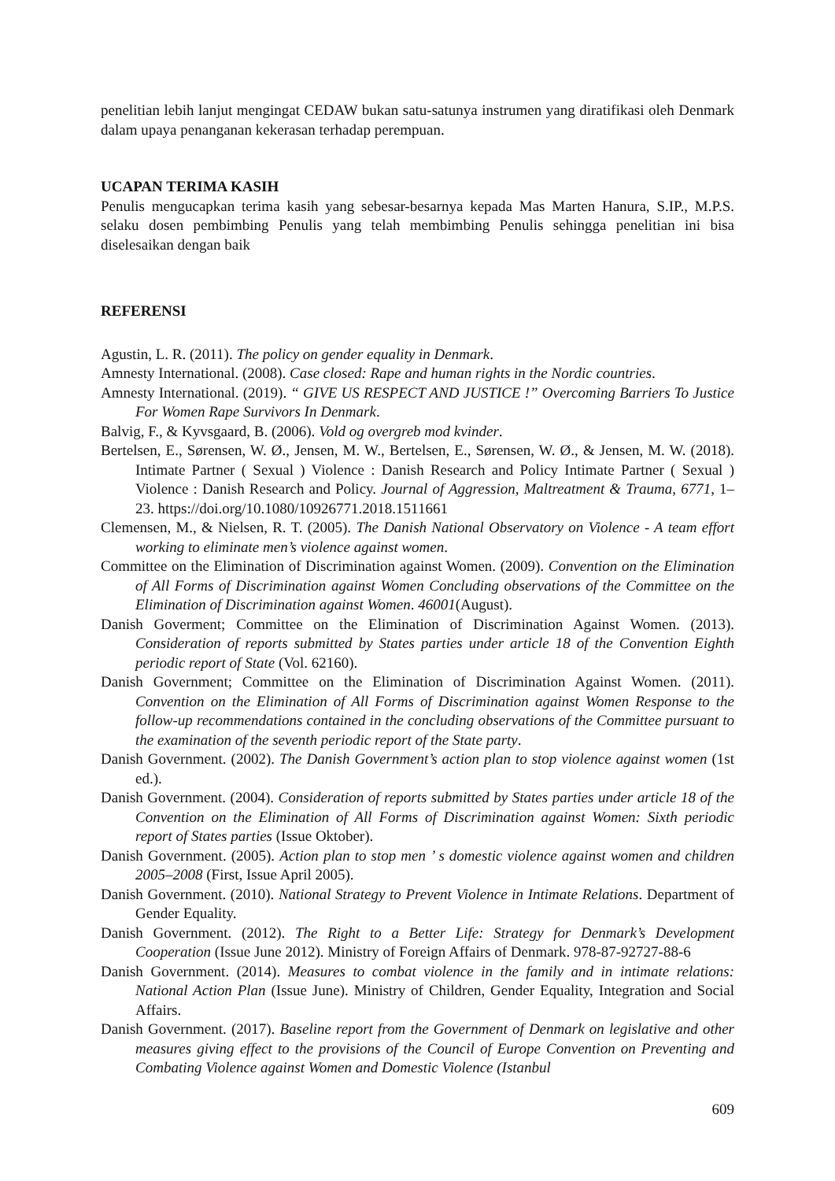penelitian lebih lanjut mengingat CEDAW bukan satu-satunya instrumen yang diratifikasi oleh Denmark dalam upaya penanganan kekerasan terhadap perempuan.
UCAPAN TERIMA KASIH
Penulis mengucapkan terima kasih yang sebesar-besarnya kepada Mas Marten Hanura, S.IP., M.P.S. selaku dosen pembimbing Penulis yang telah membimbing Penulis sehingga penelitian ini bisa diselesaikan dengan baik
REFERENSI
Agustin, L. R. (2011). The policy on gender equality in Denmark.
Amnesty International. (2008). Case closed: Rape and human rights in the Nordic countries.
Amnesty International. (2019). “ GIVE US RESPECT AND JUSTICE !” Overcoming Barriers To Justice For Women Rape Survivors In Denmark.
Balvig, F., & Kyvsgaard, B. (2006). Vold og overgreb mod kvinder.
Bertelsen, E., Sørensen, W. Ø., Jensen, M. W., Bertelsen, E., Sørensen, W. Ø., & Jensen, M. W. (2018). Intimate Partner ( Sexual ) Violence : Danish Research and Policy Intimate Partner ( Sexual ) Violence : Danish Research and Policy. Journal of Aggression, Maltreatment & Trauma, 6771, 1–23. https://doi.org/10.1080/10926771.2018.1511661
Clemensen, M., & Nielsen, R. T. (2005). The Danish National Observatory on Violence - A team effort working to eliminate men’s violence against women.
Committee on the Elimination of Discrimination against Women. (2009). Convention on the Elimination of All Forms of Discrimination against Women Concluding observations of the Committee on the Elimination of Discrimination against Women. 46001(August).
Danish Goverment; Committee on the Elimination of Discrimination Against Women. (2013). Consideration of reports submitted by States parties under article 18 of the Convention Eighth periodic report of State (Vol. 62160).
Danish Government; Committee on the Elimination of Discrimination Against Women. (2011). Convention on the Elimination of All Forms of Discrimination against Women Response to the follow-up recommendations contained in the concluding observations of the Committee pursuant to the examination of the seventh periodic report of the State party.
Danish Government. (2002). The Danish Government’s action plan to stop violence against women (1st ed.).
Danish Government. (2004). Consideration of reports submitted by States parties under article 18 of the Convention on the Elimination of All Forms of Discrimination against Women: Sixth periodic report of States parties (Issue Oktober).
Danish Government. (2005). Action plan to stop men ’ s domestic violence against women and children 2005–2008 (First, Issue April 2005).
Danish Government. (2010). National Strategy to Prevent Violence in Intimate Relations. Department of Gender Equality.
Danish Government. (2012). The Right to a Better Life: Strategy for Denmark’s Development Cooperation (Issue June 2012). Ministry of Foreign Affairs of Denmark. 978-87-92727-88-6
Danish Government. (2014). Measures to combat violence in the family and in intimate relations: National Action Plan (Issue June). Ministry of Children, Gender Equality, Integration and Social Affairs.
Danish Government. (2017). Baseline report from the Government of Denmark on legislative and other measures giving effect to the provisions of the Council of Europe Convention on Preventing and Combating Violence against Women and Domestic Violence (Istanbul
609